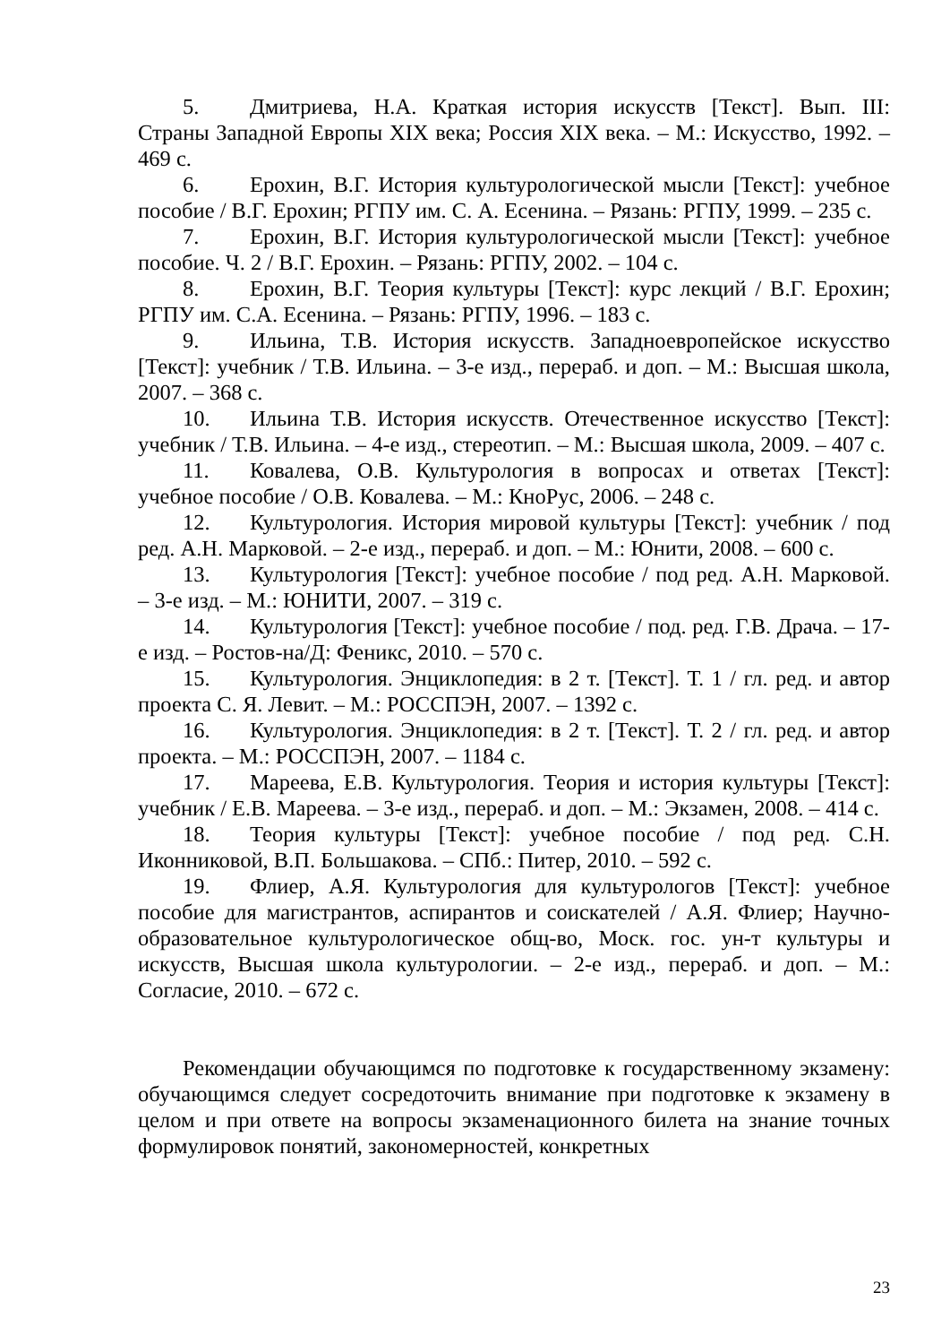5. Дмитриева, Н.А. Краткая история искусств [Текст]. Вып. III: Страны Западной Европы XIX века; Россия XIX века. – М.: Искусство, 1992. – 469 с.
6. Ерохин, В.Г. История культурологической мысли [Текст]: учебное пособие / В.Г. Ерохин; РГПУ им. С. А. Есенина. – Рязань: РГПУ, 1999. – 235 с.
7. Ерохин, В.Г. История культурологической мысли [Текст]: учебное пособие. Ч. 2 / В.Г. Ерохин. – Рязань: РГПУ, 2002. – 104 с.
8. Ерохин, В.Г. Теория культуры [Текст]: курс лекций / В.Г. Ерохин; РГПУ им. С.А. Есенина. – Рязань: РГПУ, 1996. – 183 с.
9. Ильина, Т.В. История искусств. Западноевропейское искусство [Текст]: учебник / Т.В. Ильина. – 3-е изд., перераб. и доп. – М.: Высшая школа, 2007. – 368 с.
10. Ильина Т.В. История искусств. Отечественное искусство [Текст]: учебник / Т.В. Ильина. – 4-е изд., стереотип. – М.: Высшая школа, 2009. – 407 с.
11. Ковалева, О.В. Культурология в вопросах и ответах [Текст]: учебное пособие / О.В. Ковалева. – М.: КноРус, 2006. – 248 с.
12. Культурология. История мировой культуры [Текст]: учебник / под ред. А.Н. Марковой. – 2-е изд., перераб. и доп. – М.: Юнити, 2008. – 600 с.
13. Культурология [Текст]: учебное пособие / под ред. А.Н. Марковой. – 3-е изд. – М.: ЮНИТИ, 2007. – 319 с.
14. Культурология [Текст]: учебное пособие / под. ред. Г.В. Драча. – 17-е изд. – Ростов-на/Д: Феникс, 2010. – 570 с.
15. Культурология. Энциклопедия: в 2 т. [Текст]. Т. 1 / гл. ред. и автор проекта С. Я. Левит. – М.: РОССПЭН, 2007. – 1392 с.
16. Культурология. Энциклопедия: в 2 т. [Текст]. Т. 2 / гл. ред. и автор проекта. – М.: РОССПЭН, 2007. – 1184 с.
17. Мареева, Е.В. Культурология. Теория и история культуры [Текст]: учебник / Е.В. Мареева. – 3-е изд., перераб. и доп. – М.: Экзамен, 2008. – 414 с.
18. Теория культуры [Текст]: учебное пособие / под ред. С.Н. Иконниковой, В.П. Большакова. – СПб.: Питер, 2010. – 592 с.
19. Флиер, А.Я. Культурология для культурологов [Текст]: учебное пособие для магистрантов, аспирантов и соискателей / А.Я. Флиер; Научно-образовательное культурологическое общ-во, Моск. гос. ун-т культуры и искусств, Высшая школа культурологии. – 2-е изд., перераб. и доп. – М.: Согласие, 2010. – 672 с.
Рекомендации обучающимся по подготовке к государственному экзамену: обучающимся следует сосредоточить внимание при подготовке к экзамену в целом и при ответе на вопросы экзаменационного билета на знание точных формулировок понятий, закономерностей, конкретных
23